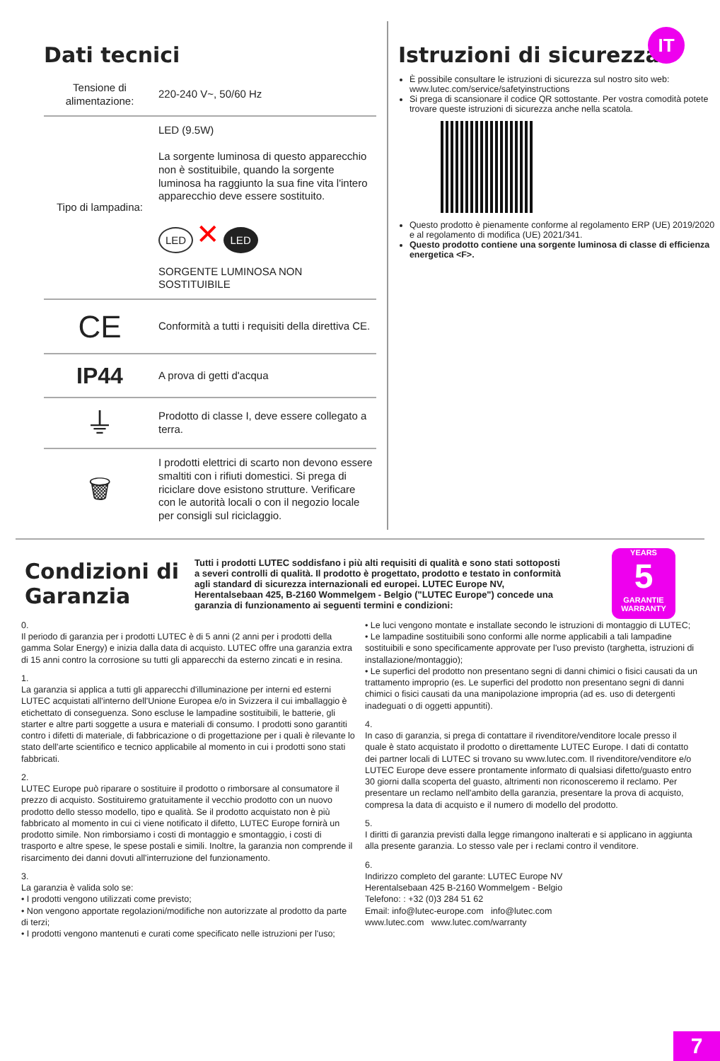IT
Dati tecnici
| Tensione di alimentazione: | 220-240 V~, 50/60 Hz |
| Tipo di lampadina: | LED (9.5W) La sorgente luminosa di questo apparecchio non è sostituibile, quando la sorgente luminosa ha raggiunto la sua fine vita l'intero apparecchio deve essere sostituito. LED ✕ LED SORGENTE LUMINOSA NON SOSTITUIBILE |
| CE | Conformità a tutti i requisiti della direttiva CE. |
| IP44 | A prova di getti d'acqua |
| ⏚ | Prodotto di classe I, deve essere collegato a terra. |
| 🗑 | I prodotti elettrici di scarto non devono essere smaltiti con i rifiuti domestici. Si prega di riciclare dove esistono strutture. Verificare con le autorità locali o con il negozio locale per consigli sul riciclaggio. |
Istruzioni di sicurezza
È possibile consultare le istruzioni di sicurezza sul nostro sito web: www.lutec.com/service/safetyinstructions
Si prega di scansionare il codice QR sottostante. Per vostra comodità potete trovare queste istruzioni di sicurezza anche nella scatola.
Questo prodotto è pienamente conforme al regolamento ERP (UE) 2019/2020 e al regolamento di modifica (UE) 2021/341.
Questo prodotto contiene una sorgente luminosa di classe di efficienza energetica <F>.
Condizioni di Garanzia
Tutti i prodotti LUTEC soddisfano i più alti requisiti di qualità e sono stati sottoposti a severi controlli di qualità. Il prodotto è progettato, prodotto e testato in conformità agli standard di sicurezza internazionali ed europei. LUTEC Europe NV, Herentalsebaan 425, B-2160 Wommelgem - Belgio ("LUTEC Europe") concede una garanzia di funzionamento ai seguenti termini e condizioni:
YEARS
5
GARANTIE
WARRANTY
0.
Il periodo di garanzia per i prodotti LUTEC è di 5 anni (2 anni per i prodotti della gamma Solar Energy) e inizia dalla data di acquisto. LUTEC offre una garanzia extra di 15 anni contro la corrosione su tutti gli apparecchi da esterno zincati e in resina.
1.
La garanzia si applica a tutti gli apparecchi d'illuminazione per interni ed esterni LUTEC acquistati all'interno dell'Unione Europea e/o in Svizzera il cui imballaggio è etichettato di conseguenza. Sono escluse le lampadine sostituibili, le batterie, gli starter e altre parti soggette a usura e materiali di consumo. I prodotti sono garantiti contro i difetti di materiale, di fabbricazione o di progettazione per i quali è rilevante lo stato dell'arte scientifico e tecnico applicabile al momento in cui i prodotti sono stati fabbricati.
2.
LUTEC Europe può riparare o sostituire il prodotto o rimborsare al consumatore il prezzo di acquisto. Sostituiremo gratuitamente il vecchio prodotto con un nuovo prodotto dello stesso modello, tipo e qualità. Se il prodotto acquistato non è più fabbricato al momento in cui ci viene notificato il difetto, LUTEC Europe fornirà un prodotto simile. Non rimborsiamo i costi di montaggio e smontaggio, i costi di trasporto e altre spese, le spese postali e simili. Inoltre, la garanzia non comprende il risarcimento dei danni dovuti all'interruzione del funzionamento.
3.
La garanzia è valida solo se:
• I prodotti vengono utilizzati come previsto;
• Non vengono apportate regolazioni/modifiche non autorizzate al prodotto da parte di terzi;
• I prodotti vengono mantenuti e curati come specificato nelle istruzioni per l'uso;
• Le luci vengono montate e installate secondo le istruzioni di montaggio di LUTEC;
• Le lampadine sostituibili sono conformi alle norme applicabili a tali lampadine sostituibili e sono specificamente approvate per l'uso previsto (targhetta, istruzioni di installazione/montaggio);
• Le superfici del prodotto non presentano segni di danni chimici o fisici causati da un trattamento improprio (es. Le superfici del prodotto non presentano segni di danni chimici o fisici causati da una manipolazione impropria (ad es. uso di detergenti inadeguati o di oggetti appuntiti).
4.
In caso di garanzia, si prega di contattare il rivenditore/venditore locale presso il quale è stato acquistato il prodotto o direttamente LUTEC Europe. I dati di contatto dei partner locali di LUTEC si trovano su www.lutec.com. Il rivenditore/venditore e/o LUTEC Europe deve essere prontamente informato di qualsiasi difetto/guasto entro 30 giorni dalla scoperta del guasto, altrimenti non riconosceremo il reclamo. Per presentare un reclamo nell'ambito della garanzia, presentare la prova di acquisto, compresa la data di acquisto e il numero di modello del prodotto.
5.
I diritti di garanzia previsti dalla legge rimangono inalterati e si applicano in aggiunta alla presente garanzia. Lo stesso vale per i reclami contro il venditore.
6.
Indirizzo completo del garante: LUTEC Europe NV
Herentalsebaan 425 B-2160 Wommelgem - Belgio
Telefono: : +32 (0)3 284 51 62
Email: info@lutec-europe.com info@lutec.com
www.lutec.com www.lutec.com/warranty
7